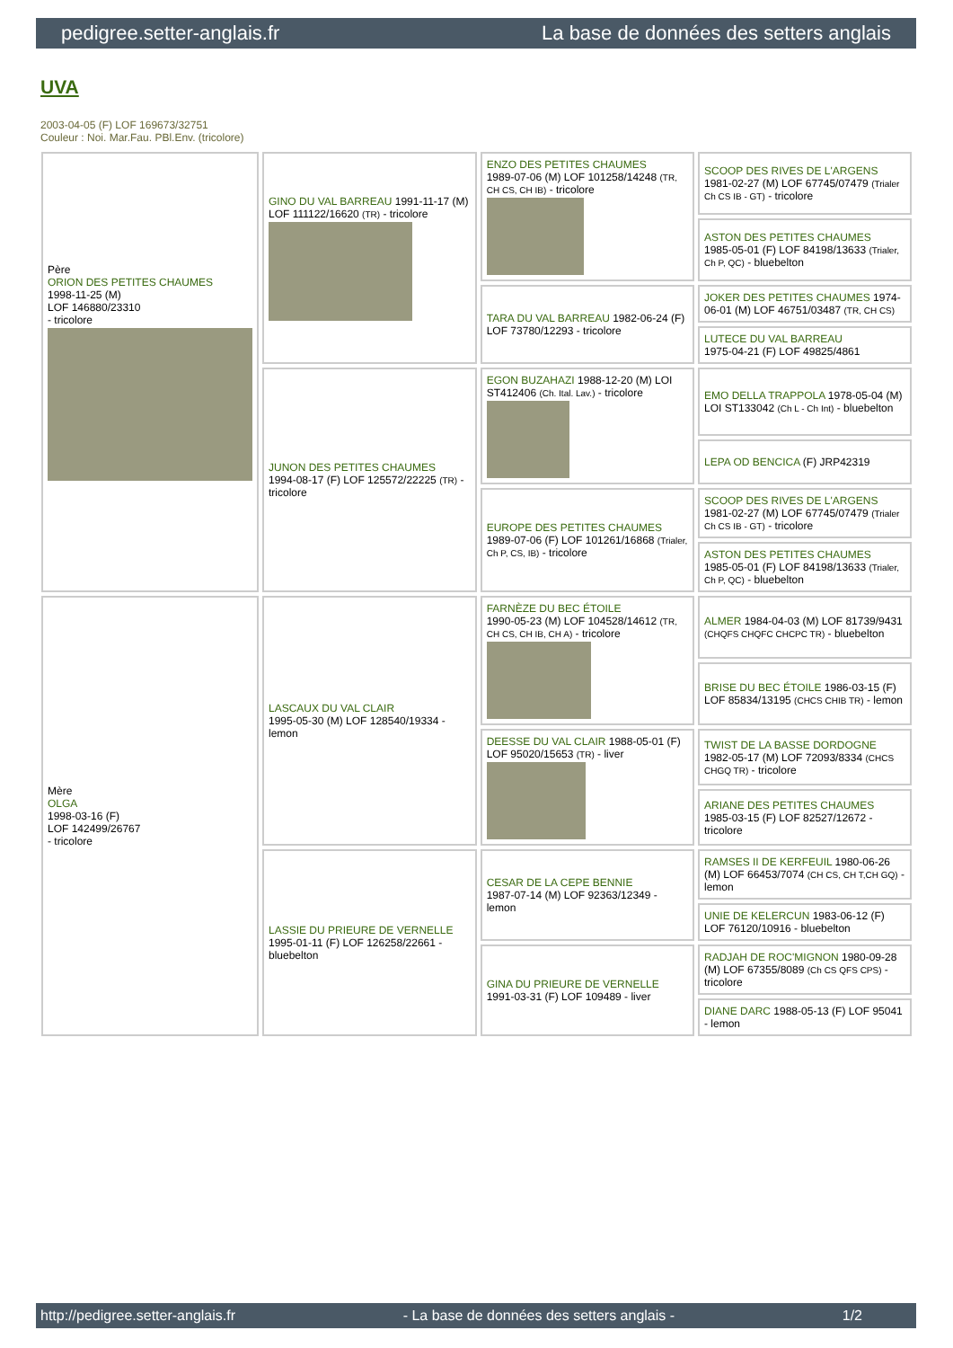pedigree.setter-anglais.fr La base de données des setters anglais
UVA
2003-04-05 (F) LOF 169673/32751
Couleur : Noi. Mar.Fau. PBl.Env. (tricolore)
| Père ORION DES PETITES CHAUMES 1998-11-25 (M) LOF 146880/23310 - tricolore | GINO DU VAL BARREAU 1991-11-17 (M) LOF 111122/16620 (TR) - tricolore | ENZO DES PETITES CHAUMES 1989-07-06 (M) LOF 101258/14248 (TR, CH CS, CH IB) - tricolore | SCOOP DES RIVES DE L'ARGENS 1981-02-27 (M) LOF 67745/07479 (Trialer Ch CS IB - GT) - tricolore |
| | | | ASTON DES PETITES CHAUMES 1985-05-01 (F) LOF 84198/13633 (Trialer, Ch P, QC) - bluebelton |
| | | TARA DU VAL BARREAU 1982-06-24 (F) LOF 73780/12293 - tricolore | JOKER DES PETITES CHAUMES 1974-06-01 (M) LOF 46751/03487 (TR, CH CS) |
| | | | LUTECE DU VAL BARREAU 1975-04-21 (F) LOF 49825/4861 |
| | JUNON DES PETITES CHAUMES 1994-08-17 (F) LOF 125572/22225 (TR) - tricolore | EGON BUZAHAZI 1988-12-20 (M) LOI ST412406 (Ch. Ital. Lav.) - tricolore | EMO DELLA TRAPPOLA 1978-05-04 (M) LOI ST133042 (Ch L - Ch Int) - bluebelton |
| | | | LEPA OD BENCICA (F) JRP42319 |
| | | EUROPE DES PETITES CHAUMES 1989-07-06 (F) LOF 101261/16868 (Trialer, Ch P, CS, IB) - tricolore | SCOOP DES RIVES DE L'ARGENS 1981-02-27 (M) LOF 67745/07479 (Trialer Ch CS IB - GT) - tricolore |
| | | | ASTON DES PETITES CHAUMES 1985-05-01 (F) LOF 84198/13633 (Trialer, Ch P, QC) - bluebelton |
| Mère OLGA 1998-03-16 (F) LOF 142499/26767 - tricolore | LASCAUX DU VAL CLAIR 1995-05-30 (M) LOF 128540/19334 - lemon | FARNÈZE DU BEC ÉTOILE 1990-05-23 (M) LOF 104528/14612 (TR, CH CS, CH IB, CH A) - tricolore | ALMER 1984-04-03 (M) LOF 81739/9431 (CHQFS CHQFC CHCPC TR) - bluebelton |
| | | | BRISE DU BEC ÉTOILE 1986-03-15 (F) LOF 85834/13195 (CHCS CHIB TR) - lemon |
| | | DEESSE DU VAL CLAIR 1988-05-01 (F) LOF 95020/15653 (TR) - liver | TWIST DE LA BASSE DORDOGNE 1982-05-17 (M) LOF 72093/8334 (CHCS CHGQ TR) - tricolore |
| | | | ARIANE DES PETITES CHAUMES 1985-03-15 (F) LOF 82527/12672 - tricolore |
| | LASSIE DU PRIEURE DE VERNELLE 1995-01-11 (F) LOF 126258/22661 - bluebelton | CESAR DE LA CEPE BENNIE 1987-07-14 (M) LOF 92363/12349 - lemon | RAMSES II DE KERFEUIL 1980-06-26 (M) LOF 66453/7074 (CH CS, CH T,CH GQ) - lemon |
| | | | UNIE DE KELERCUN 1983-06-12 (F) LOF 76120/10916 - bluebelton |
| | | GINA DU PRIEURE DE VERNELLE 1991-03-31 (F) LOF 109489 - liver | RADJAH DE ROC'MIGNON 1980-09-28 (M) LOF 67355/8089 (Ch CS QFS CPS) - tricolore |
| | | | DIANE DARC 1988-05-13 (F) LOF 95041 - lemon |
http://pedigree.setter-anglais.fr - La base de données des setters anglais - 1/2